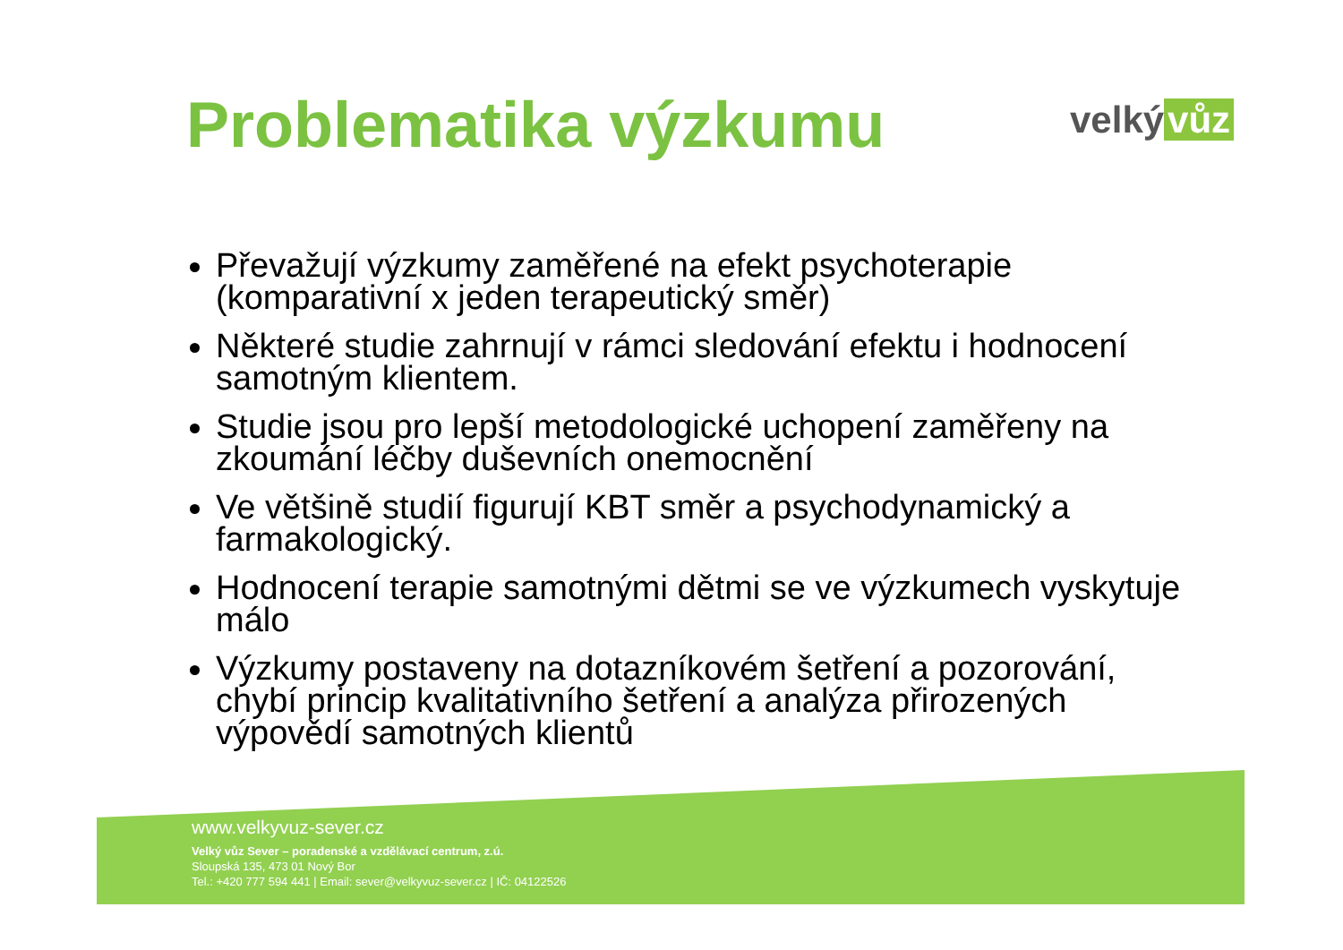Problematika výzkumu velký vůz
Převažují výzkumy zaměřené na efekt psychoterapie (komparativní x jeden terapeutický směr)
Některé studie zahrnují v rámci sledování efektu i hodnocení samotným klientem.
Studie jsou pro lepší metodologické uchopení zaměřeny na zkoumání léčby duševních onemocnění
Ve většině studií figurují KBT směr a psychodynamický a farmakologický.
Hodnocení terapie samotnými dětmi se ve výzkumech vyskytuje málo
Výzkumy postaveny na dotazníkovém šetření a pozorování, chybí princip kvalitativního šetření a analýza přirozených výpovědí samotných klientů
www.velkyvuz-sever.cz
Velký vůz Sever – poradenské a vzdělávací centrum, z.ú.
Sloupská 135, 473 01 Nový Bor
Tel.: +420 777 594 441 | Email: sever@velkyvuz-sever.cz | IČ: 04122526